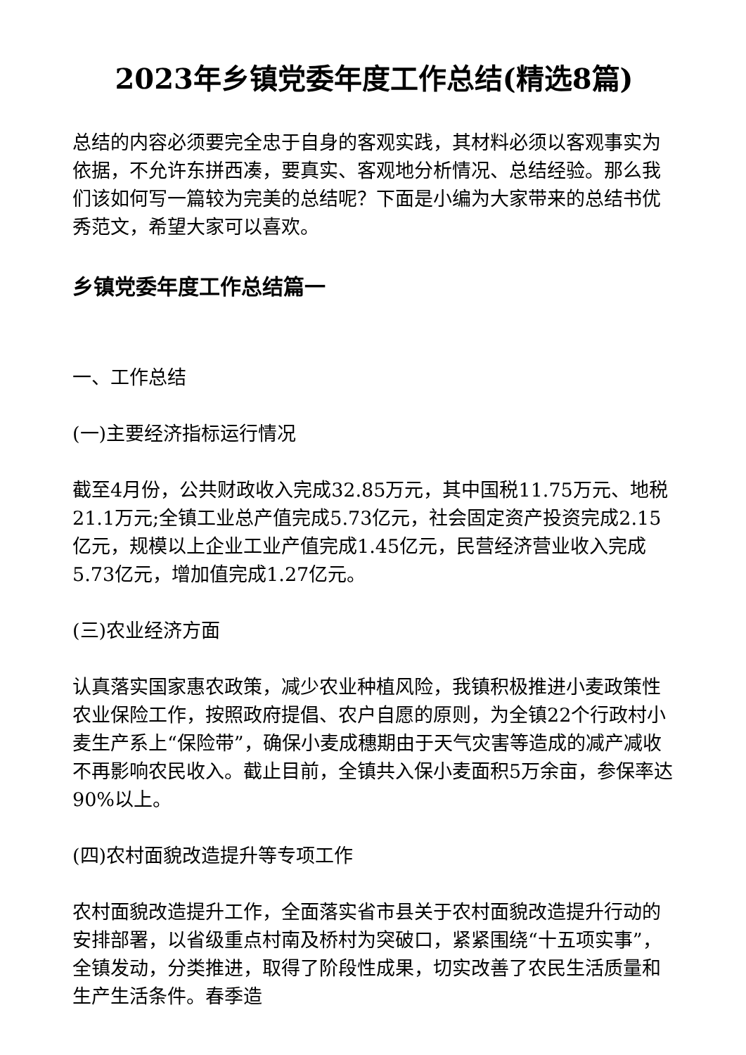2023年乡镇党委年度工作总结(精选8篇)
总结的内容必须要完全忠于自身的客观实践，其材料必须以客观事实为依据，不允许东拼西凑，要真实、客观地分析情况、总结经验。那么我们该如何写一篇较为完美的总结呢？下面是小编为大家带来的总结书优秀范文，希望大家可以喜欢。
乡镇党委年度工作总结篇一
一、工作总结
(一)主要经济指标运行情况
截至4月份，公共财政收入完成32.85万元，其中国税11.75万元、地税21.1万元;全镇工业总产值完成5.73亿元，社会固定资产投资完成2.15亿元，规模以上企业工业产值完成1.45亿元，民营经济营业收入完成5.73亿元，增加值完成1.27亿元。
(三)农业经济方面
认真落实国家惠农政策，减少农业种植风险，我镇积极推进小麦政策性农业保险工作，按照政府提倡、农户自愿的原则，为全镇22个行政村小麦生产系上“保险带”，确保小麦成穗期由于天气灾害等造成的减产减收不再影响农民收入。截止目前，全镇共入保小麦面积5万余亩，参保率达90%以上。
(四)农村面貌改造提升等专项工作
农村面貌改造提升工作，全面落实省市县关于农村面貌改造提升行动的安排部署，以省级重点村南及桥村为突破口，紧紧围绕“十五项实事”，全镇发动，分类推进，取得了阶段性成果，切实改善了农民生活质量和生产生活条件。春季造